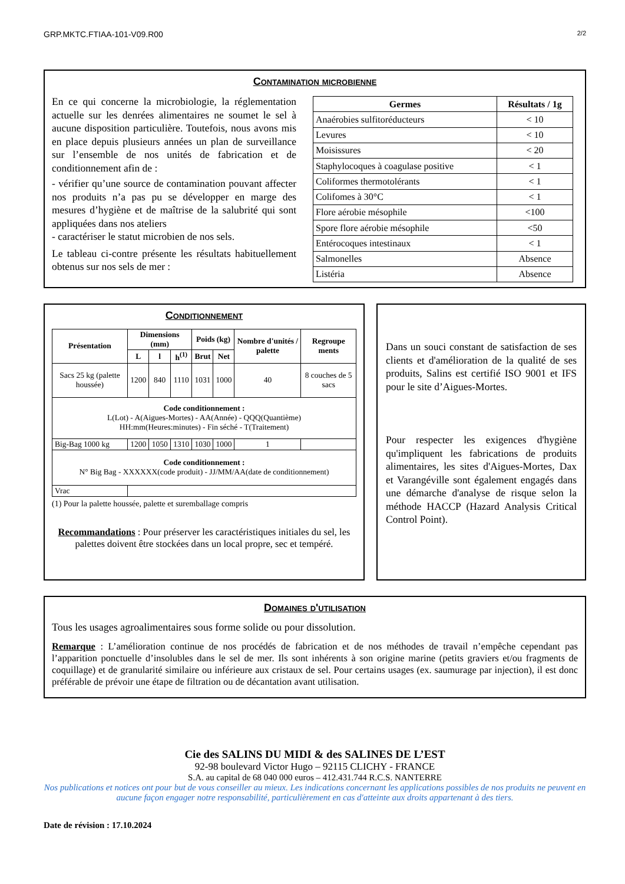GRP.MKTC.FTIAA-101-V09.R00 2/2
Contamination microbienne
En ce qui concerne la microbiologie, la réglementation actuelle sur les denrées alimentaires ne soumet le sel à aucune disposition particulière. Toutefois, nous avons mis en place depuis plusieurs années un plan de surveillance sur l’ensemble de nos unités de fabrication et de conditionnement afin de :
- vérifier qu’une source de contamination pouvant affecter nos produits n’a pas pu se développer en marge des mesures d’hygiène et de maîtrise de la salubrité qui sont appliquées dans nos ateliers
- caractériser le statut microbien de nos sels.
Le tableau ci-contre présente les résultats habituellement obtenus sur nos sels de mer :
| Germes | Résultats / 1g |
| --- | --- |
| Anaérobies sulfitoréducteurs | < 10 |
| Levures | < 10 |
| Moisissures | < 20 |
| Staphylocoques à coagulase positive | < 1 |
| Coliformes thermotolérants | < 1 |
| Colifomes à 30°C | < 1 |
| Flore aérobie mésophile | <100 |
| Spore flore aérobie mésophile | <50 |
| Entérocoques intestinaux | < 1 |
| Salmonelles | Absence |
| Listéria | Absence |
Conditionnement
| Présentation | Dimensions (mm) | | | Poids (kg) | | Nombre d'unités / palette | Regroupe ments |
| --- | --- | --- | --- | --- | --- | --- | --- |
| | L | l | h<sup>(1)</sup> | Brut | Net | | |
| Sacs 25 kg (palette houssée) | 1200 | 840 | 1110 | 1031 | 1000 | 40 | 8 couches de 5 sacs |
| Code conditionnement : L(Lot) - A(Aigues-Mortes) - AA(Année) - QQQ(Quantième) HH:mm(Heures:minutes) - Fin séché - T(Traitement) | | | | | | | |
| Big-Bag 1000 kg | 1200 | 1050 | 1310 | 1030 | 1000 | 1 | |
| Code conditionnement : N° Big Bag - XXXXXX(code produit) - JJ/MM/AA(date de conditionnement) | | | | | | | |
| Vrac | | | | | | | |
(1) Pour la palette houssée, palette et suremballage compris
Recommandations : Pour préserver les caractéristiques initiales du sel, les palettes doivent être stockées dans un local propre, sec et tempéré.
Dans un souci constant de satisfaction de ses clients et d'amélioration de la qualité de ses produits, Salins est certifié ISO 9001 et IFS pour le site d’Aigues-Mortes.
Pour respecter les exigences d'hygiène qu'impliquent les fabrications de produits alimentaires, les sites d'Aigues-Mortes, Dax et Varangéville sont également engagés dans une démarche d'analyse de risque selon la méthode HACCP (Hazard Analysis Critical Control Point).
Domaines d'utilisation
Tous les usages agroalimentaires sous forme solide ou pour dissolution.
Remarque : L’amélioration continue de nos procédés de fabrication et de nos méthodes de travail n’empêche cependant pas l’apparition ponctuelle d’insolubles dans le sel de mer. Ils sont inhérents à son origine marine (petits graviers et/ou fragments de coquillage) et de granularité similaire ou inférieure aux cristaux de sel. Pour certains usages (ex. saumurage par injection), il est donc préférable de prévoir une étape de filtration ou de décantation avant utilisation.
Cie des SALINS DU MIDI & des SALINES DE L’EST
92-98 boulevard Victor Hugo – 92115 CLICHY - FRANCE
S.A. au capital de 68 040 000 euros – 412.431.744 R.C.S. NANTERRE
Nos publications et notices ont pour but de vous conseiller au mieux. Les indications concernant les applications possibles de nos produits ne peuvent en aucune façon engager notre responsabilité, particulièrement en cas d'atteinte aux droits appartenant à des tiers.
Date de révision : 17.10.2024